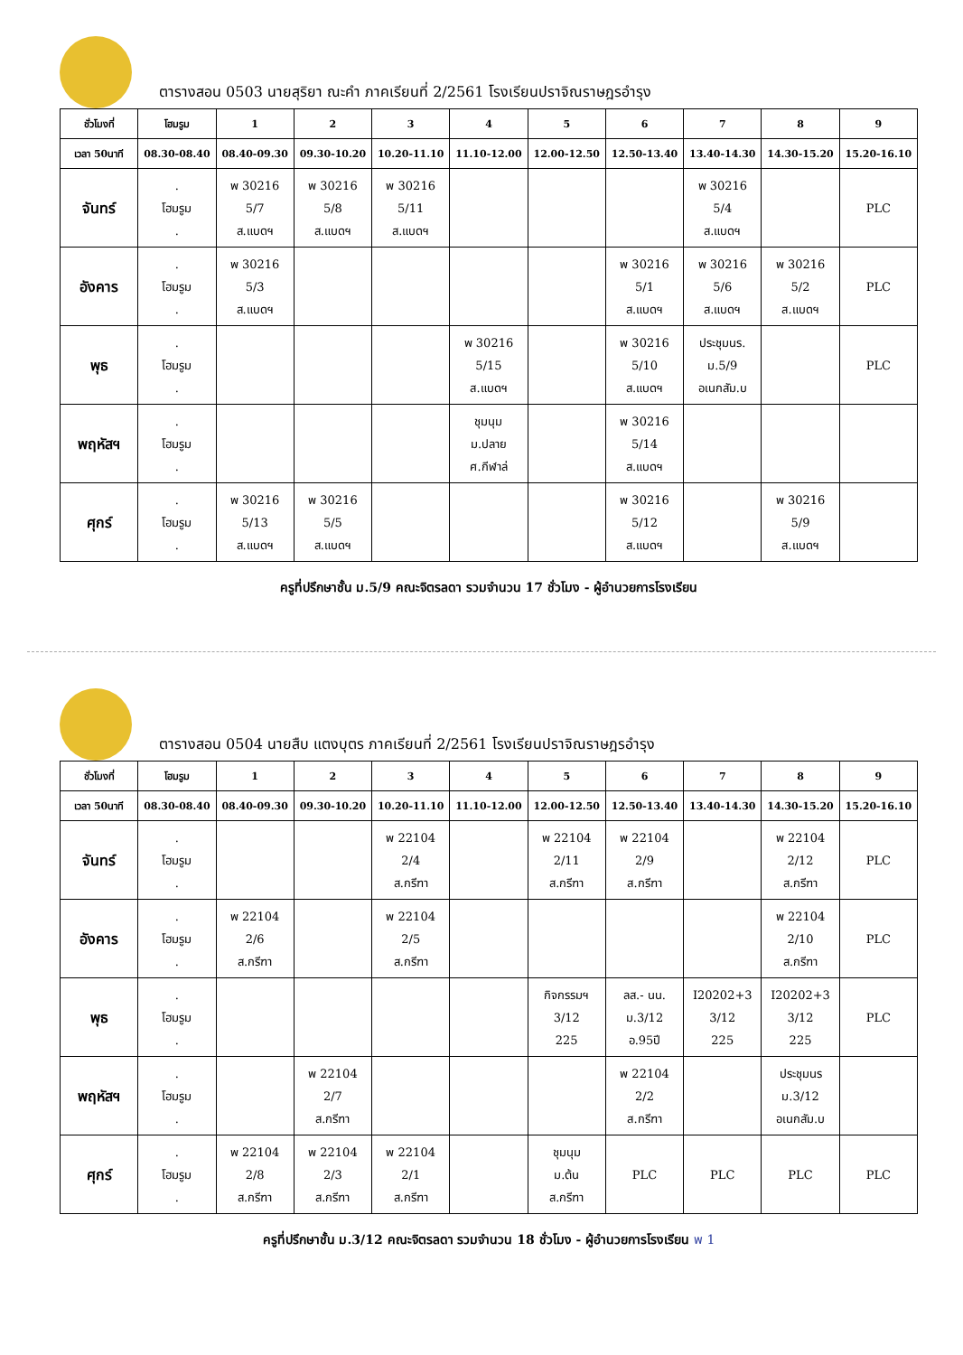ตารางสอน 0503 นายสุริยา ณะคำ ภาคเรียนที่ 2/2561 โรงเรียนปราจิณราษฎรอำรุง
| ชั่วโมงที่ | โฮมรูม | 1 | 2 | 3 | 4 | 5 | 6 | 7 | 8 | 9 |
| --- | --- | --- | --- | --- | --- | --- | --- | --- | --- | --- |
| เวลา 50นาที | 08.30-08.40 | 08.40-09.30 | 09.30-10.20 | 10.20-11.10 | 11.10-12.00 | 12.00-12.50 | 12.50-13.40 | 13.40-14.30 | 14.30-15.20 | 15.20-16.10 |
| จันทร์ | . โฮมรูม . | พ 30216 5/7 ส.แบดฯ | พ 30216 5/8 ส.แบดฯ | พ 30216 5/11 ส.แบดฯ | | | | พ 30216 5/4 ส.แบดฯ | | PLC |
| อังคาร | . โฮมรูม . | พ 30216 5/3 ส.แบดฯ | | | | | พ 30216 5/1 ส.แบดฯ | พ 30216 5/6 ส.แบดฯ | พ 30216 5/2 ส.แบดฯ | PLC |
| พุธ | . โฮมรูม . | | | | พ 30216 5/15 ส.แบดฯ | | พ 30216 5/10 ส.แบดฯ | ประชุมนร. ม.5/9 อเนกสัม.บ | | PLC |
| พฤหัสฯ | . โฮมรูม . | | | | ชุมนุม ม.ปลาย ศ.กีฬาล่ | | พ 30216 5/14 ส.แบดฯ | | | |
| ศุกร์ | . โฮมรูม . | พ 30216 5/13 ส.แบดฯ | พ 30216 5/5 ส.แบดฯ | | | | พ 30216 5/12 ส.แบดฯ | | พ 30216 5/9 ส.แบดฯ | |
ครูที่ปรึกษาชั้น ม.5/9 คณะจิตรลดา รวมจำนวน 17 ชั่วโมง - ผู้อำนวยการโรงเรียน
ตารางสอน 0504 นายสืบ แตงบุตร ภาคเรียนที่ 2/2561 โรงเรียนปราจิณราษฎรอำรุง
| ชั่วโมงที่ | โฮมรูม | 1 | 2 | 3 | 4 | 5 | 6 | 7 | 8 | 9 |
| --- | --- | --- | --- | --- | --- | --- | --- | --- | --- | --- |
| เวลา 50นาที | 08.30-08.40 | 08.40-09.30 | 09.30-10.20 | 10.20-11.10 | 11.10-12.00 | 12.00-12.50 | 12.50-13.40 | 13.40-14.30 | 14.30-15.20 | 15.20-16.10 |
| จันทร์ | . โฮมรูม . | | | พ 22104 2/4 ส.กรีฑา | | พ 22104 2/11 ส.กรีฑา | พ 22104 2/9 ส.กรีฑา | | พ 22104 2/12 ส.กรีฑา | PLC |
| อังคาร | . โฮมรูม . | พ 22104 2/6 ส.กรีฑา | | พ 22104 2/5 ส.กรีฑา | | | | | พ 22104 2/10 ส.กรีฑา | PLC |
| พุธ | . โฮมรูม . | | | | | กิจกรรมฯ 3/12 225 | ลส.- นน. ม.3/12 อ.95ปี | I20202+3 3/12 225 | I20202+3 3/12 225 | PLC |
| พฤหัสฯ | . โฮมรูม . | | พ 22104 2/7 ส.กรีฑา | | | | พ 22104 2/2 ส.กรีฑา | | ประชุมนร ม.3/12 อเนกสัม.บ | |
| ศุกร์ | . โฮมรูม . | พ 22104 2/8 ส.กรีฑา | พ 22104 2/3 ส.กรีฑา | พ 22104 2/1 ส.กรีฑา | | ชุมนุม ม.ต้น ส.กรีฑา | PLC | PLC | PLC | PLC |
ครูที่ปรึกษาชั้น ม.3/12 คณะจิตรลดา รวมจำนวน 18 ชั่วโมง - ผู้อำนวยการโรงเรียน พ 1